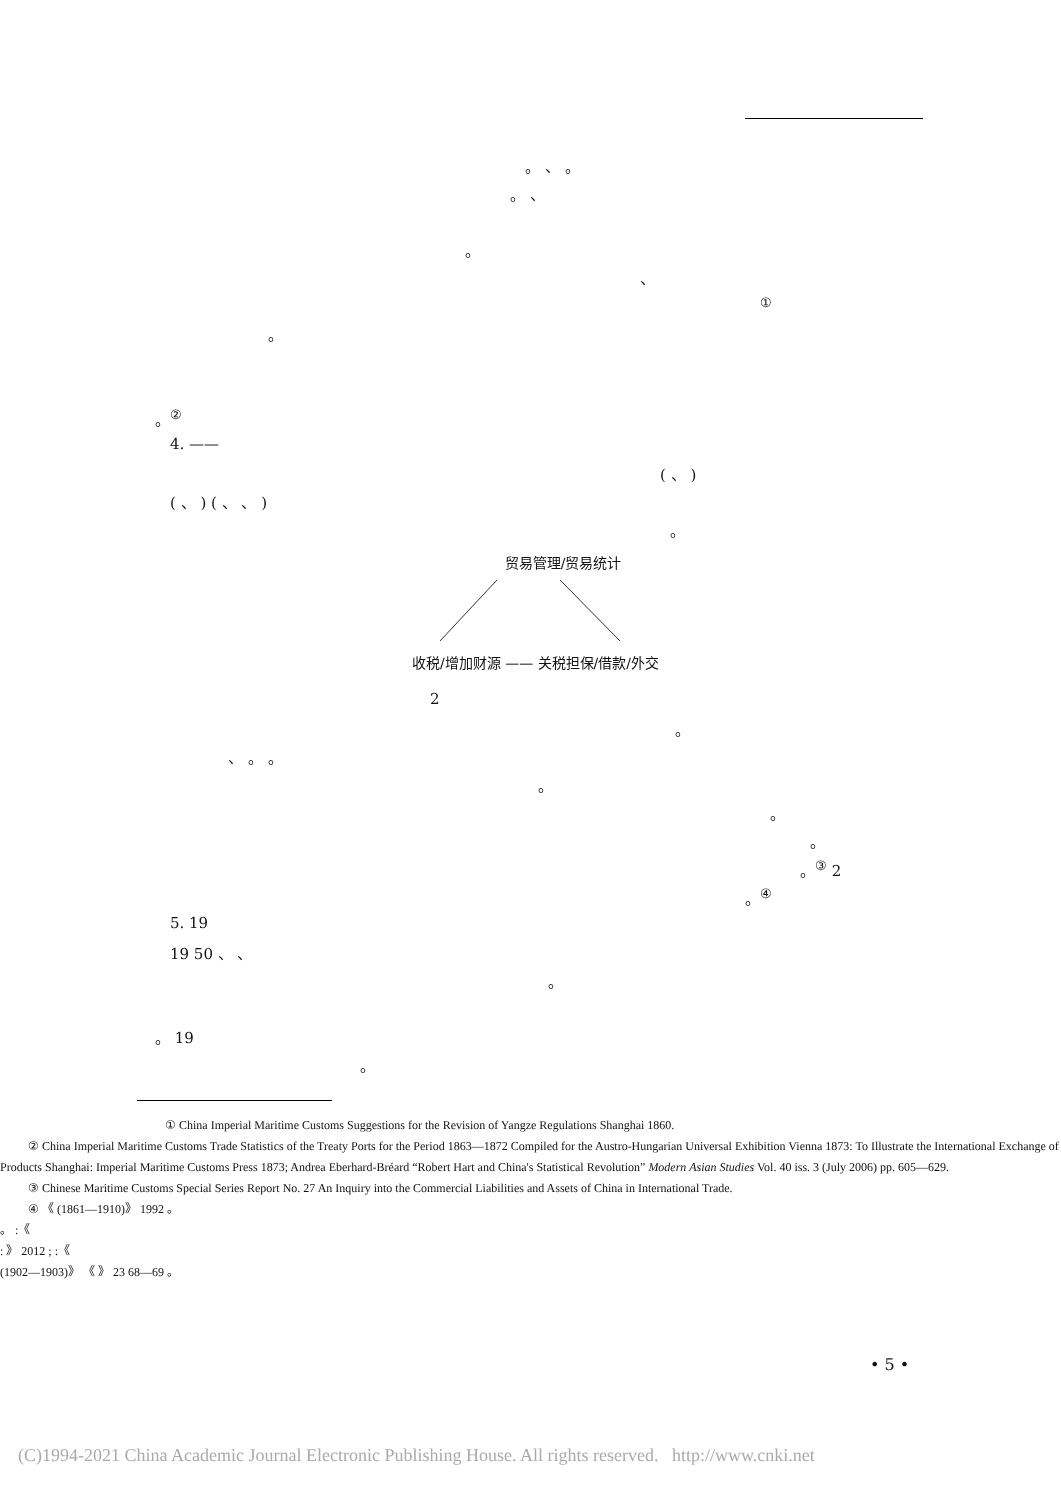。 、 。
。 、
。
、
<sup>①</sup>
。
。<sup>②</sup>
4. ——
( 、 )
( 、 ) ( 、 、 )
。
贸易管理/贸易统计
收税/增加财源 —— 关税担保/借款/外交
2
。
、 。 。
。
。
。
。<sup>③</sup> 2
。<sup>④</sup>
5. 19
19 50 、 、
。
。 19
。
① China Imperial Maritime Customs Suggestions for the Revision of Yangze Regulations Shanghai 1860.
② China Imperial Maritime Customs Trade Statistics of the Treaty Ports for the Period 1863—1872 Compiled for the Austro-Hungarian Universal Exhibition Vienna 1873: To Illustrate the International Exchange of Products Shanghai: Imperial Maritime Customs Press 1873; Andrea Eberhard-Bréard “Robert Hart and China's Statistical Revolution” Modern Asian Studies Vol. 40 iss. 3 (July 2006) pp. 605—629.
③ Chinese Maritime Customs Special Series Report No. 27 An Inquiry into the Commercial Liabilities and Assets of China in International Trade.
④ 《 (1861—1910)》 1992 。
。 :《
: 》 2012 ; :《
(1902—1903)》 《 》 23 68—69 。
• 5 •
(C)1994-2021 China Academic Journal Electronic Publishing House. All rights reserved. http://www.cnki.net